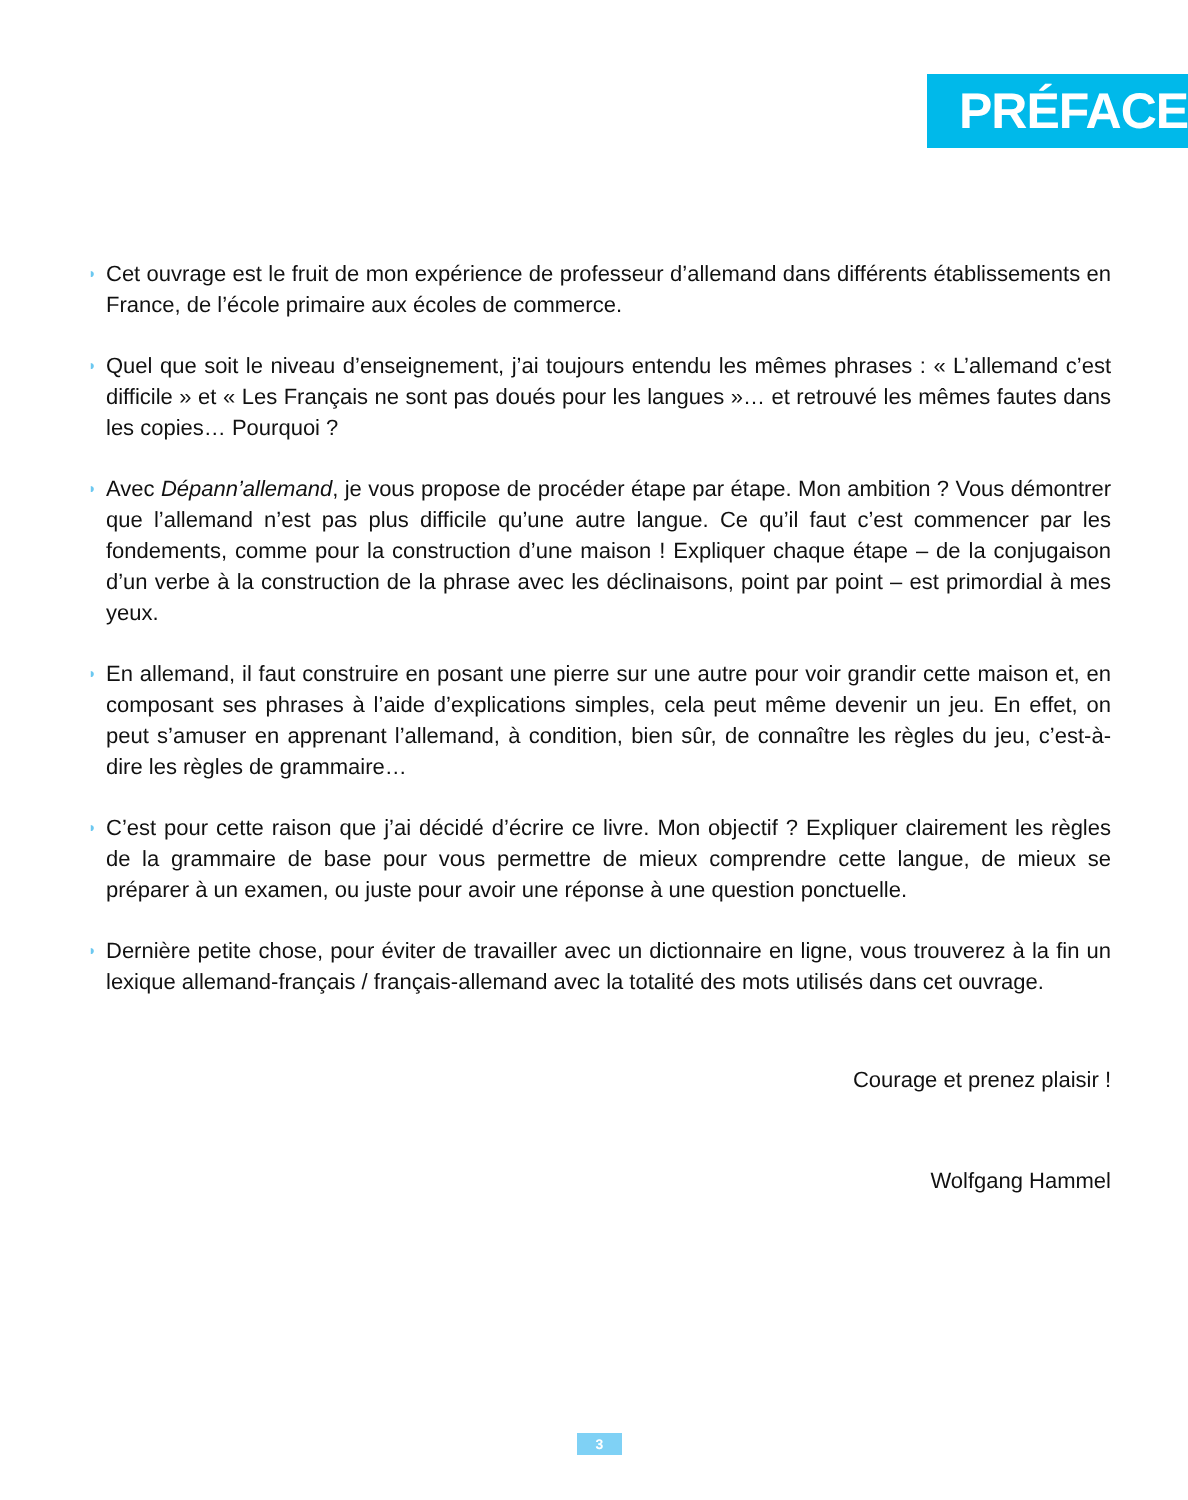PRÉFACE
◗ Cet ouvrage est le fruit de mon expérience de professeur d’allemand dans différents établissements en France, de l’école primaire aux écoles de commerce.
◗ Quel que soit le niveau d’enseignement, j’ai toujours entendu les mêmes phrases : « L’allemand c’est difficile » et « Les Français ne sont pas doués pour les langues »… et retrouvé les mêmes fautes dans les copies… Pourquoi ?
◗ Avec Dépann’allemand, je vous propose de procéder étape par étape. Mon ambition ? Vous démontrer que l’allemand n’est pas plus difficile qu’une autre langue. Ce qu’il faut c’est commencer par les fondements, comme pour la construction d’une maison ! Expliquer chaque étape – de la conjugaison d’un verbe à la construction de la phrase avec les déclinaisons, point par point – est primordial à mes yeux.
◗ En allemand, il faut construire en posant une pierre sur une autre pour voir grandir cette maison et, en composant ses phrases à l’aide d’explications simples, cela peut même devenir un jeu. En effet, on peut s’amuser en apprenant l’allemand, à condition, bien sûr, de connaître les règles du jeu, c’est-à-dire les règles de grammaire…
◗ C’est pour cette raison que j’ai décidé d’écrire ce livre. Mon objectif ? Expliquer clairement les règles de la grammaire de base pour vous permettre de mieux comprendre cette langue, de mieux se préparer à un examen, ou juste pour avoir une réponse à une question ponctuelle.
◗ Dernière petite chose, pour éviter de travailler avec un dictionnaire en ligne, vous trouverez à la fin un lexique allemand-français / français-allemand avec la totalité des mots utilisés dans cet ouvrage.
Courage et prenez plaisir !
Wolfgang Hammel
3